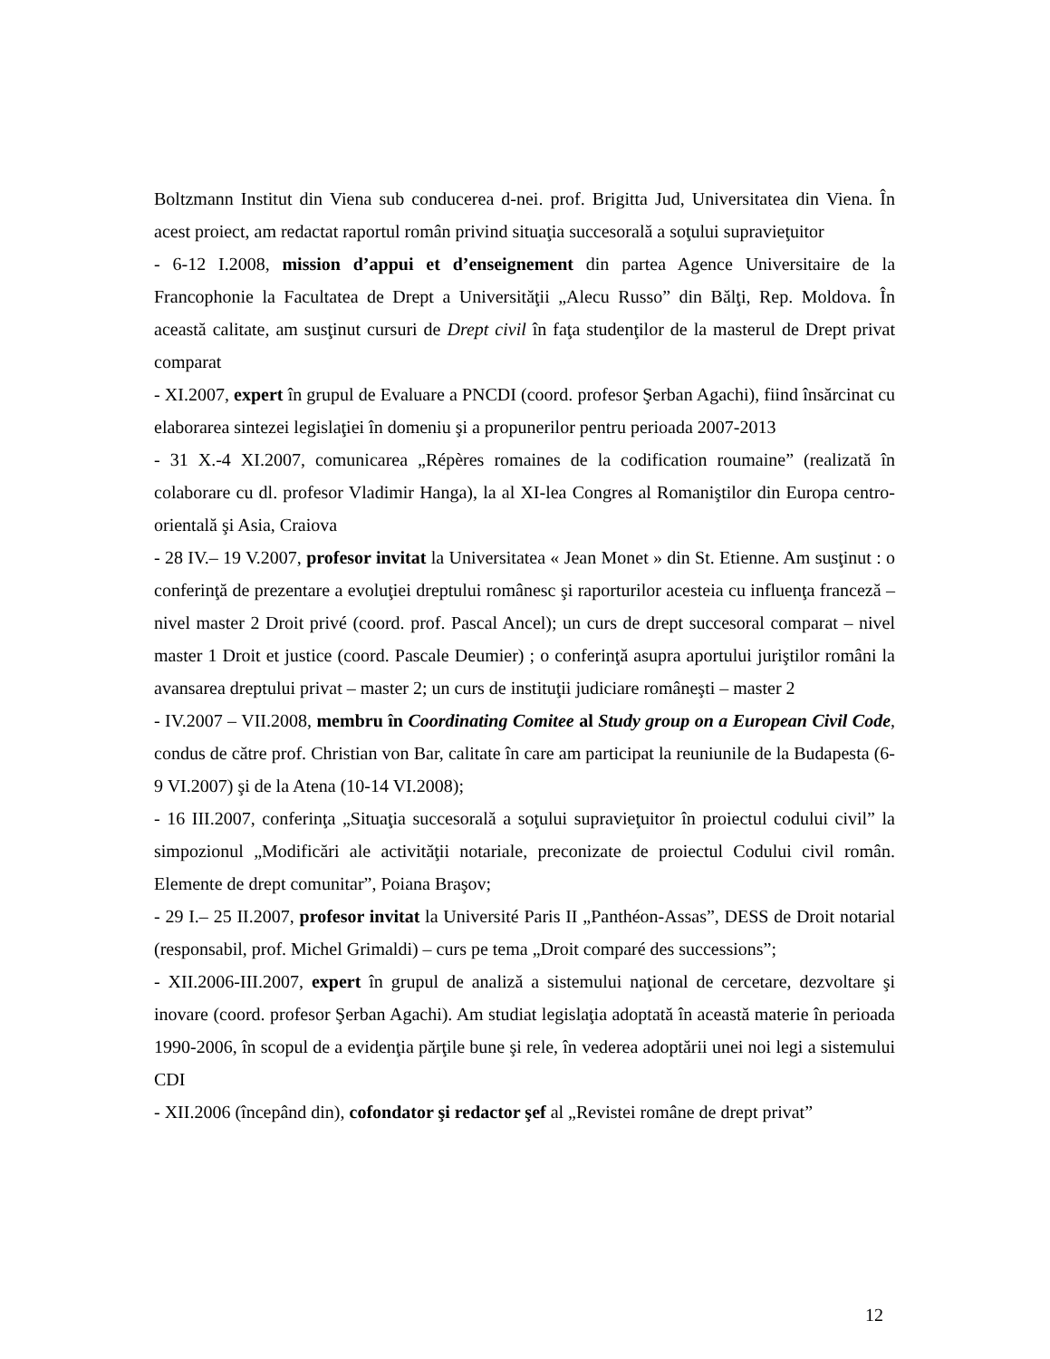Boltzmann Institut din Viena sub conducerea d-nei. prof. Brigitta Jud, Universitatea din Viena. În acest proiect, am redactat raportul român privind situaţia succesorală a soţului supravieţuitor
- 6-12 I.2008, mission d’appui et d’enseignement din partea Agence Universitaire de la Francophonie la Facultatea de Drept a Universităţii „Alecu Russo” din Bălţi, Rep. Moldova. În această calitate, am susţinut cursuri de Drept civil în faţa studenţilor de la masterul de Drept privat comparat
- XI.2007, expert în grupul de Evaluare a PNCDI (coord. profesor Şerban Agachi), fiind însărcinat cu elaborarea sintezei legislaţiei în domeniu şi a propunerilor pentru perioada 2007-2013
- 31 X.-4 XI.2007, comunicarea „Répères romaines de la codification roumaine” (realizată în colaborare cu dl. profesor Vladimir Hanga), la al XI-lea Congres al Romaniştilor din Europa centro-orientală şi Asia, Craiova
- 28 IV.– 19 V.2007, profesor invitat la Universitatea « Jean Monet » din St. Etienne. Am susţinut : o conferinţă de prezentare a evoluţiei dreptului românesc şi raporturilor acesteia cu influenţa franceză – nivel master 2 Droit privé (coord. prof. Pascal Ancel); un curs de drept succesoral comparat – nivel master 1 Droit et justice (coord. Pascale Deumier) ; o conferinţă asupra aportului juriştilor români la avansarea dreptului privat – master 2; un curs de instituţii judiciare româneşti – master 2
- IV.2007 – VII.2008, membru în Coordinating Comitee al Study group on a European Civil Code, condus de către prof. Christian von Bar, calitate în care am participat la reuniunile de la Budapesta (6-9 VI.2007) şi de la Atena (10-14 VI.2008);
- 16 III.2007, conferinţa „Situaţia succesorală a soţului supravieţuitor în proiectul codului civil” la simpozionul „Modificări ale activităţii notariale, preconizate de proiectul Codului civil român. Elemente de drept comunitar”, Poiana Braşov;
- 29 I.– 25 II.2007, profesor invitat la Université Paris II „Panthéon-Assas”, DESS de Droit notarial (responsabil, prof. Michel Grimaldi) – curs pe tema „Droit comparé des successions”;
- XII.2006-III.2007, expert în grupul de analiză a sistemului naţional de cercetare, dezvoltare şi inovare (coord. profesor Şerban Agachi). Am studiat legislaţia adoptată în această materie în perioada 1990-2006, în scopul de a evidenţia părţile bune şi rele, în vederea adoptării unei noi legi a sistemului CDI
- XII.2006 (începând din), cofondator şi redactor şef al „Revistei române de drept privat”
12